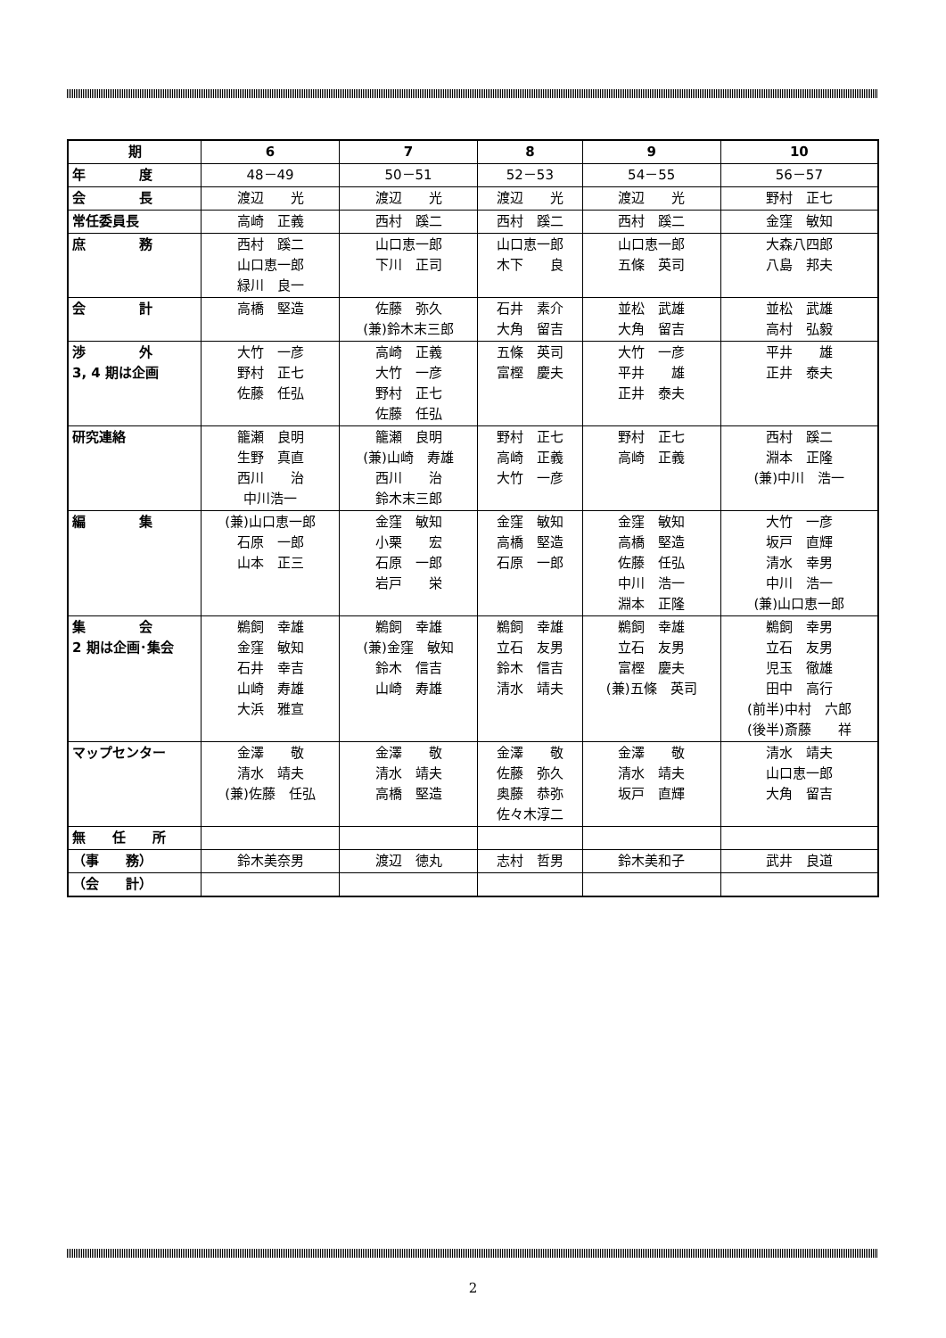| 期 | 6 | 7 | 8 | 9 | 10 |
| --- | --- | --- | --- | --- | --- |
| 年 度 | 48－49 | 50－51 | 52－53 | 54－55 | 56－57 |
| 会 長 | 渡辺 光 | 渡辺 光 | 渡辺 光 | 渡辺 光 | 野村 正七 |
| 常任委員長 | 高崎 正義 | 西村 蹊二 | 西村 蹊二 | 西村 蹊二 | 金窪 敏知 |
| 庶 務 | 西村 蹊二 山口恵一郎 緑川 良一 | 山口恵一郎 下川 正司 | 山口恵一郎 木下 良 | 山口恵一郎 五條 英司 | 大森八四郎 八島 邦夫 |
| 会 計 | 高橋 堅造 | 佐藤 弥久 (兼)鈴木末三郎 | 石井 素介 大角 留吉 | 並松 武雄 大角 留吉 | 並松 武雄 高村 弘毅 |
| 渉 外 3, 4 期は企画 | 大竹 一彦 野村 正七 佐藤 任弘 | 高崎 正義 大竹 一彦 野村 正七 佐藤 任弘 | 五條 英司 富樫 慶夫 | 大竹 一彦 平井 雄 正井 泰夫 | 平井 雄 正井 泰夫 |
| 研究連絡 | 籠瀬 良明 生野 真直 西川 治 中川浩一 | 籠瀬 良明 (兼)山崎 寿雄 西川 治 鈴木末三郎 | 野村 正七 高崎 正義 大竹 一彦 | 野村 正七 高崎 正義 | 西村 蹊二 淵本 正隆 (兼)中川 浩一 |
| 編 集 | (兼)山口恵一郎 石原 一郎 山本 正三 | 金窪 敏知 小栗 宏 石原 一郎 岩戸 栄 | 金窪 敏知 高橋 堅造 石原 一郎 | 金窪 敏知 高橋 堅造 佐藤 任弘 中川 浩一 淵本 正隆 | 大竹 一彦 坂戸 直輝 清水 幸男 中川 浩一 (兼)山口恵一郎 |
| 集 会 2 期は企画･集会 | 鵜飼 幸雄 金窪 敏知 石井 幸吉 山崎 寿雄 大浜 雅宣 | 鵜飼 幸雄 (兼)金窪 敏知 鈴木 信吉 山崎 寿雄 | 鵜飼 幸雄 立石 友男 鈴木 信吉 清水 靖夫 | 鵜飼 幸雄 立石 友男 富樫 慶夫 (兼)五條 英司 | 鵜飼 幸男 立石 友男 児玉 徹雄 田中 高行 (前半)中村 六郎 (後半)斎藤 祥 |
| マップセンター | 金澤 敬 清水 靖夫 (兼)佐藤 任弘 | 金澤 敬 清水 靖夫 高橋 堅造 | 金澤 敬 佐藤 弥久 奥藤 恭弥 佐々木淳二 | 金澤 敬 清水 靖夫 坂戸 直輝 | 清水 靖夫 山口恵一郎 大角 留吉 |
| 無 任 所 | | | | | |
| （事 務） | 鈴木美奈男 | 渡辺 徳丸 | 志村 哲男 | 鈴木美和子 | 武井 良道 |
| （会 計） | | | | | |
2